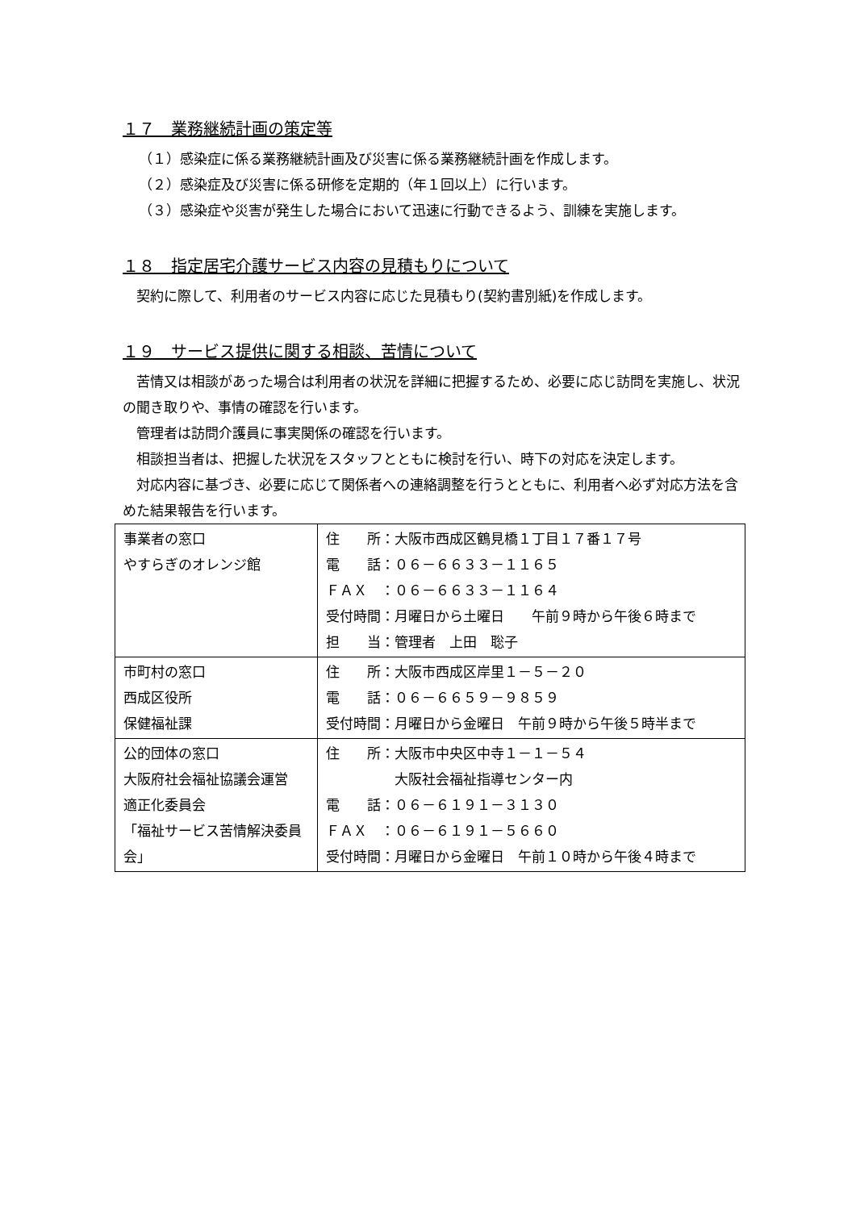１７　業務継続計画の策定等
（１）感染症に係る業務継続計画及び災害に係る業務継続計画を作成します。
（２）感染症及び災害に係る研修を定期的（年１回以上）に行います。
（３）感染症や災害が発生した場合において迅速に行動できるよう、訓練を実施します。
１８　指定居宅介護サービス内容の見積もりについて
　契約に際して、利用者のサービス内容に応じた見積もり(契約書別紙)を作成します。
１９　サービス提供に関する相談、苦情について
　苦情又は相談があった場合は利用者の状況を詳細に把握するため、必要に応じ訪問を実施し、状況の聞き取りや、事情の確認を行います。
　管理者は訪問介護員に事実関係の確認を行います。
　相談担当者は、把握した状況をスタッフとともに検討を行い、時下の対応を決定します。
　対応内容に基づき、必要に応じて関係者への連絡調整を行うとともに、利用者へ必ず対応方法を含めた結果報告を行います。
| 事業者の窓口 やすらぎのオレンジ館 | 住 所：大阪市西成区鶴見橋１丁目１７番１７号 電 話：０６－６６３３－１１６５ ＦＡＸ ：０６－６６３３－１１６４ 受付時間：月曜日から土曜日 午前９時から午後６時まで 担 当：管理者 上田 聡子 |
| 市町村の窓口 西成区役所 保健福祉課 | 住 所：大阪市西成区岸里１－５－２０ 電 話：０６－６６５９－９８５９ 受付時間：月曜日から金曜日 午前９時から午後５時半まで |
| 公的団体の窓口 大阪府社会福祉協議会運営 適正化委員会 「福祉サービス苦情解決委員会」 | 住 所：大阪市中央区中寺１－１－５４ 大阪社会福祉指導センター内 電 話：０６－６１９１－３１３０ ＦＡＸ ：０６－６１９１－５６６０ 受付時間：月曜日から金曜日 午前１０時から午後４時まで |